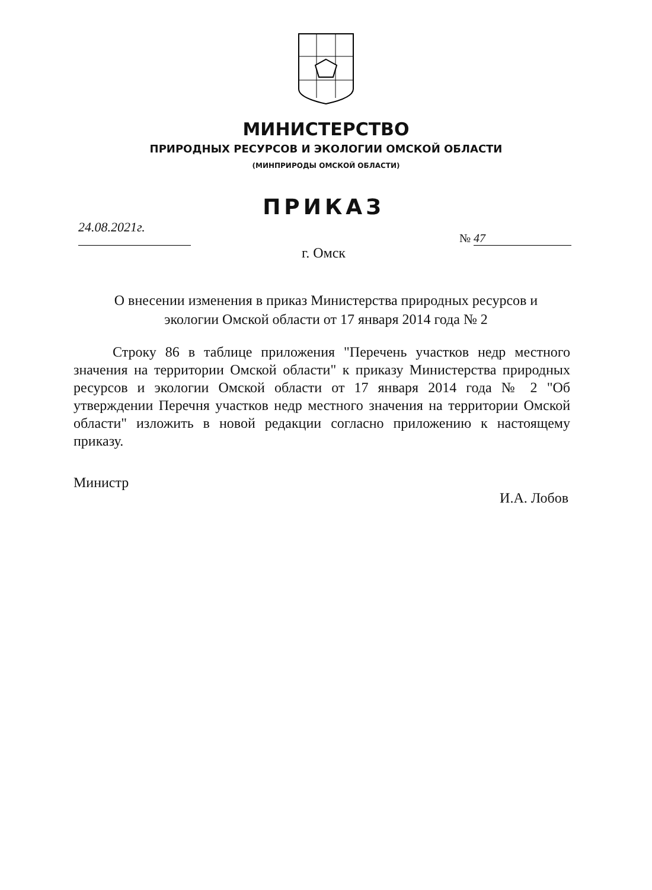МИНИСТЕРСТВО
ПРИРОДНЫХ РЕСУРСОВ И ЭКОЛОГИИ ОМСКОЙ ОБЛАСТИ
(МИНПРИРОДЫ ОМСКОЙ ОБЛАСТИ)
ПРИКАЗ
24.08.2021г.
№ 47
г. Омск
О внесении изменения в приказ Министерства природных ресурсов и экологии Омской области от 17 января 2014 года № 2
Строку 86 в таблице приложения "Перечень участков недр местного значения на территории Омской области" к приказу Министерства природных ресурсов и экологии Омской области от 17 января 2014 года № 2 "Об утверждении Перечня участков недр местного значения на территории Омской области" изложить в новой редакции согласно приложению к настоящему приказу.
Министр
И.А. Лобов